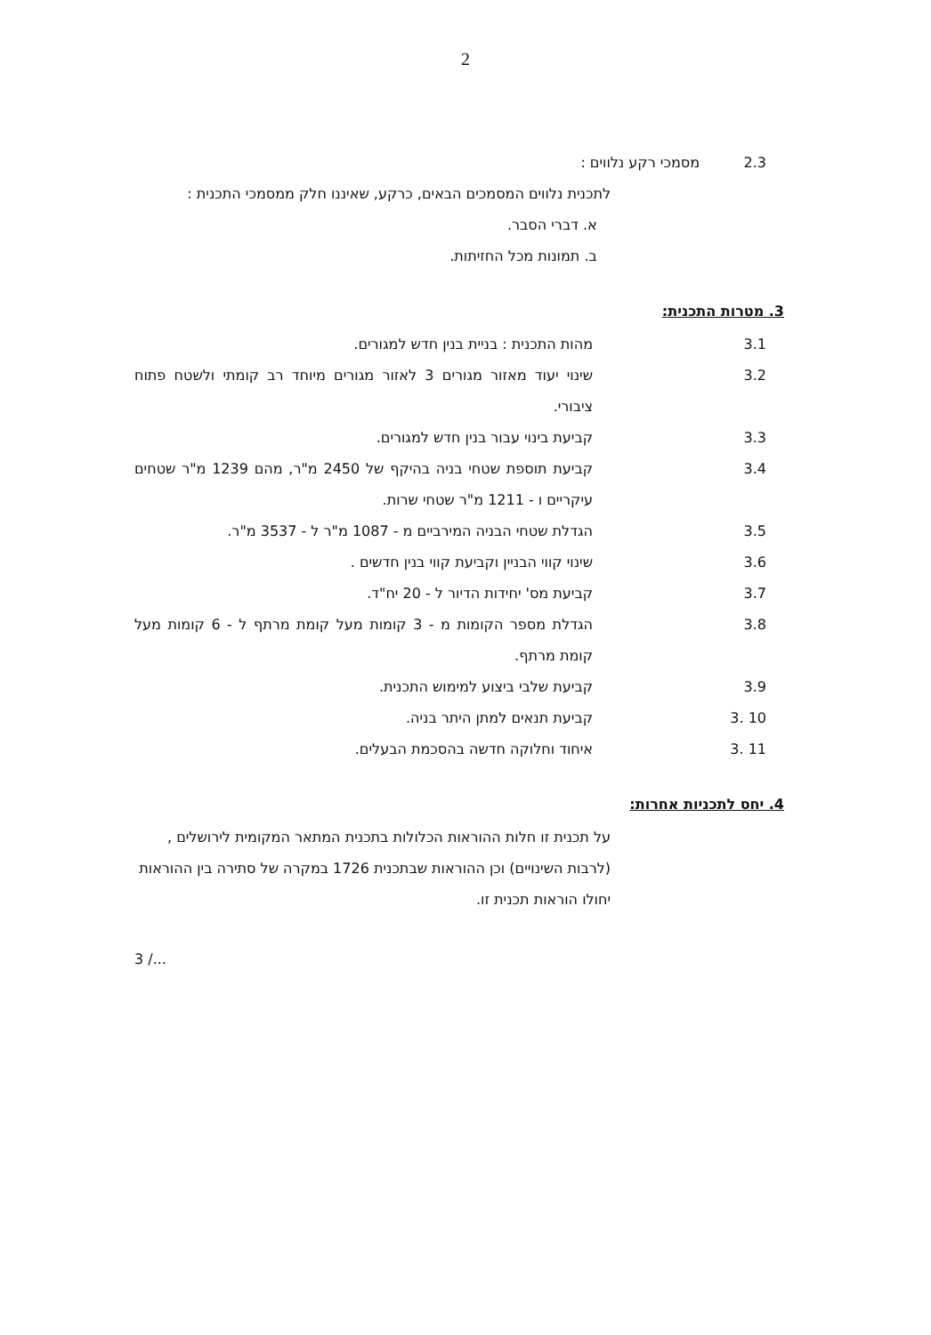2
2.3 מסמכי רקע נלווים :
לתכנית נלווים המסמכים הבאים, כרקע, שאיננו חלק ממסמכי התכנית :
א. דברי הסבר.
ב. תמונות מכל החזיתות.
3. מטרות התכנית:
3.1 מהות התכנית : בניית בנין חדש למגורים.
3.2 שינוי יעוד מאזור מגורים 3 לאזור מגורים מיוחד רב קומתי ולשטח פתוח ציבורי.
3.3 קביעת בינוי עבור בנין חדש למגורים.
3.4 קביעת תוספת שטחי בניה בהיקף של 2450 מ"ר, מהם 1239 מ"ר שטחים עיקריים ו - 1211 מ"ר שטחי שרות.
3.5 הגדלת שטחי הבניה המירביים מ - 1087 מ"ר ל - 3537 מ"ר.
3.6 שינוי קווי הבניין וקביעת קווי בנין חדשים .
3.7 קביעת מס' יחידות הדיור ל - 20 יח"ד.
3.8 הגדלת מספר הקומות מ - 3 קומות מעל קומת מרתף ל - 6 קומות מעל קומת מרתף.
3.9 קביעת שלבי ביצוע למימוש התכנית.
3. 10 קביעת תנאים למתן היתר בניה.
3. 11 איחוד וחלוקה חדשה בהסכמת הבעלים.
4. יחס לתכניות אחרות:
על תכנית זו חלות ההוראות הכלולות בתכנית המתאר המקומית לירושלים ,(לרבות השינויים) וכן ההוראות שבתכנית 1726 במקרה של סתירה בין ההוראות יחולו הוראות תכנית זו.
3 /...